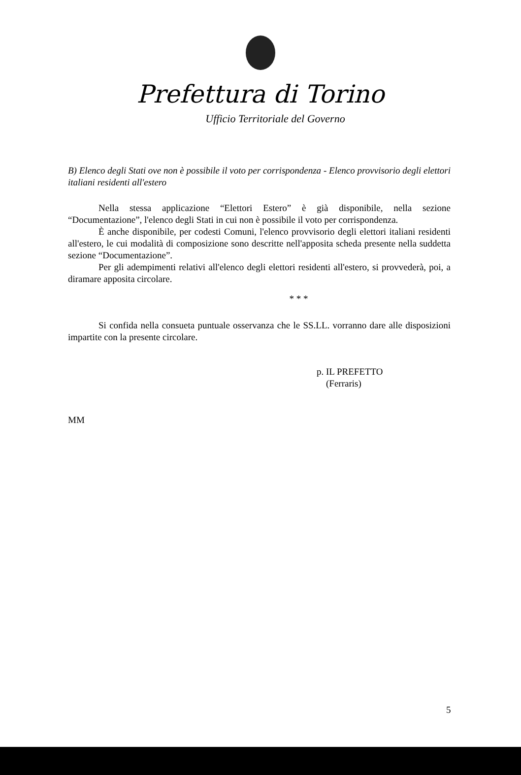Prefettura di Torino
Ufficio Territoriale del Governo
B) Elenco degli Stati ove non è possibile il voto per corrispondenza - Elenco provvisorio degli elettori italiani residenti all'estero
Nella stessa applicazione “Elettori Estero” è già disponibile, nella sezione “Documentazione”, l'elenco degli Stati in cui non è possibile il voto per corrispondenza.
È anche disponibile, per codesti Comuni, l'elenco provvisorio degli elettori italiani residenti all'estero, le cui modalità di composizione sono descritte nell'apposita scheda presente nella suddetta sezione “Documentazione”.
Per gli adempimenti relativi all'elenco degli elettori residenti all'estero, si provvederà, poi, a diramare apposita circolare.
* * *
Si confida nella consueta puntuale osservanza che le SS.LL. vorranno dare alle disposizioni impartite con la presente circolare.
p. IL PREFETTO
(Ferraris)
MM
5